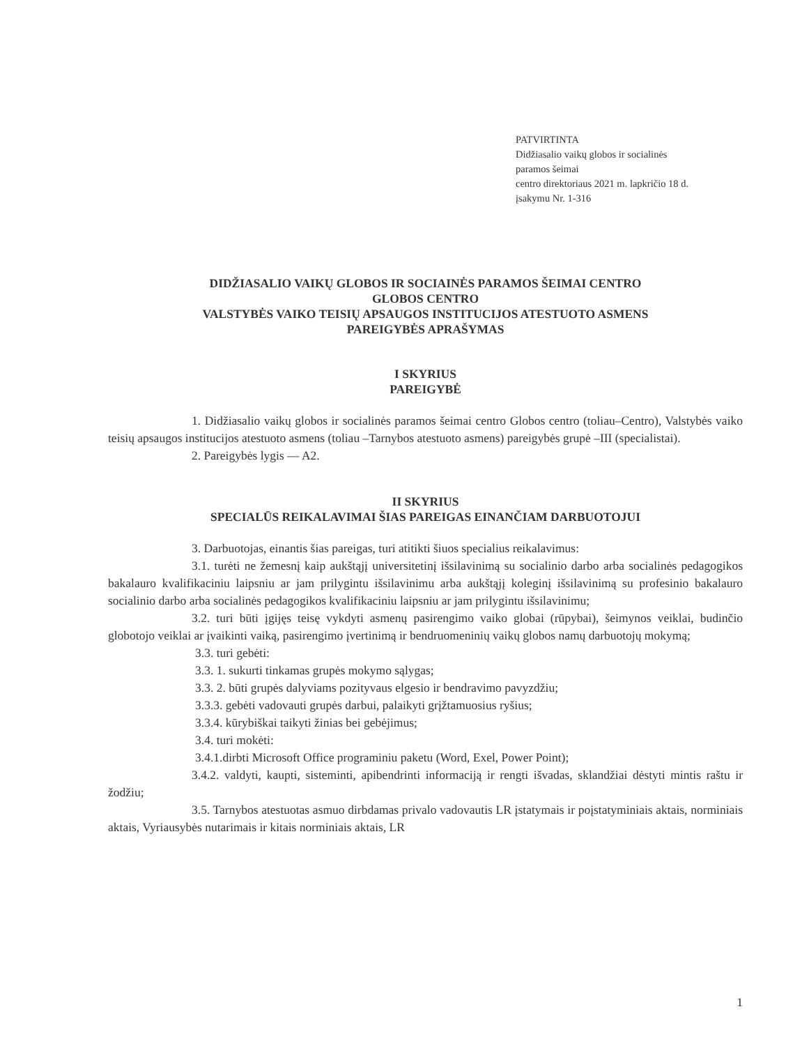PATVIRTINTA
Didžiasalio vaikų globos ir socialinės
paramos šeimai
centro direktoriaus 2021 m. lapkričio 18 d.
įsakymu Nr. 1-316
DIDŽIASALIO VAIKŲ GLOBOS IR SOCIAINĖS PARAMOS ŠEIMAI CENTRO
GLOBOS CENTRO
VALSTYBĖS VAIKO TEISIŲ APSAUGOS INSTITUCIJOS ATESTUOTO ASMENS
PAREIGYBĖS APRAŠYMAS
I SKYRIUS
PAREIGYBĖ
1. Didžiasalio vaikų globos ir socialinės paramos šeimai centro Globos centro (toliau–Centro), Valstybės vaiko teisių apsaugos institucijos atestuoto asmens (toliau –Tarnybos atestuoto asmens) pareigybės grupė –III (specialistai).
2. Pareigybės lygis — A2.
II SKYRIUS
SPECIALŪS REIKALAVIMAI ŠIAS PAREIGAS EINANČIAM DARBUOTOJUI
3. Darbuotojas, einantis šias pareigas, turi atitikti šiuos specialius reikalavimus:
3.1. turėti ne žemesnį kaip aukštąjį universitetinį išsilavinimą su socialinio darbo arba socialinės pedagogikos bakalauro kvalifikaciniu laipsniu ar jam prilygintu išsilavinimu arba aukštąjį koleginį išsilavinimą su profesinio bakalauro socialinio darbo arba socialinės pedagogikos kvalifikaciniu laipsniu ar jam prilygintu išsilavinimu;
3.2. turi būti įgijęs teisę vykdyti asmenų pasirengimo vaiko globai (rūpybai), šeimynos veiklai, budinčio globotojo veiklai ar įvaikinti vaiką, pasirengimo įvertinimą ir bendruomeninių vaikų globos namų darbuotojų mokymą;
3.3. turi gebėti:
3.3. 1. sukurti tinkamas grupės mokymo sąlygas;
3.3. 2. būti grupės dalyviams pozityvaus elgesio ir bendravimo pavyzdžiu;
3.3.3. gebėti vadovauti grupės darbui, palaikyti grįžtamuosius ryšius;
3.3.4. kūrybiškai taikyti žinias bei gebėjimus;
3.4. turi mokėti:
3.4.1.dirbti Microsoft Office programiniu paketu (Word, Exel, Power Point);
3.4.2. valdyti, kaupti, sisteminti, apibendrinti informaciją ir rengti išvadas, sklandžiai dėstyti mintis raštu ir žodžiu;
3.5. Tarnybos atestuotas asmuo dirbdamas privalo vadovautis LR įstatymais ir poįstatyminiais aktais, norminiais aktais, Vyriausybės nutarimais ir kitais norminiais aktais, LR
1